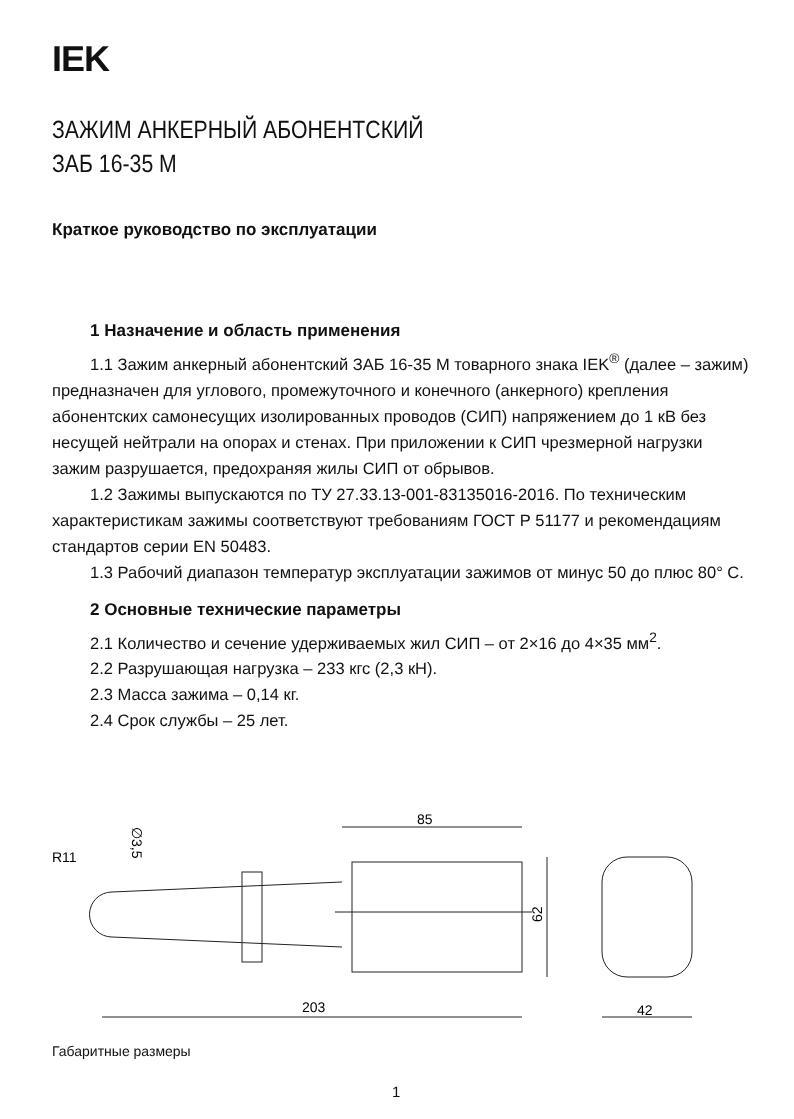IEK
ЗАЖИМ АНКЕРНЫЙ АБОНЕНТСКИЙ
ЗАБ 16-35 М
Краткое руководство по эксплуатации
1 Назначение и область применения
1.1 Зажим анкерный абонентский ЗАБ 16-35 М товарного знака IEK<sup>®</sup> (далее – зажим) предназначен для углового, промежуточного и конечного (анкерного) крепления абонентских самонесущих изолированных проводов (СИП) напряжением до 1 кВ без несущей нейтрали на опорах и стенах. При приложении к СИП чрезмерной нагрузки зажим разрушается, предохраняя жилы СИП от обрывов.
1.2 Зажимы выпускаются по ТУ 27.33.13-001-83135016-2016. По техническим характеристикам зажимы соответствуют требованиям ГОСТ Р 51177 и рекомендациям стандартов серии EN 50483.
1.3 Рабочий диапазон температур эксплуатации зажимов от минус 50 до плюс 80° С.
2 Основные технические параметры
2.1 Количество и сечение удерживаемых жил СИП – от 2×16 до 4×35 мм<sup>2</sup>.
2.2 Разрушающая нагрузка – 233 кгс (2,3 кН).
2.3 Масса зажима – 0,14 кг.
2.4 Срок службы – 25 лет.
85
203
62
42
R11
∅3,5
Габаритные размеры
1